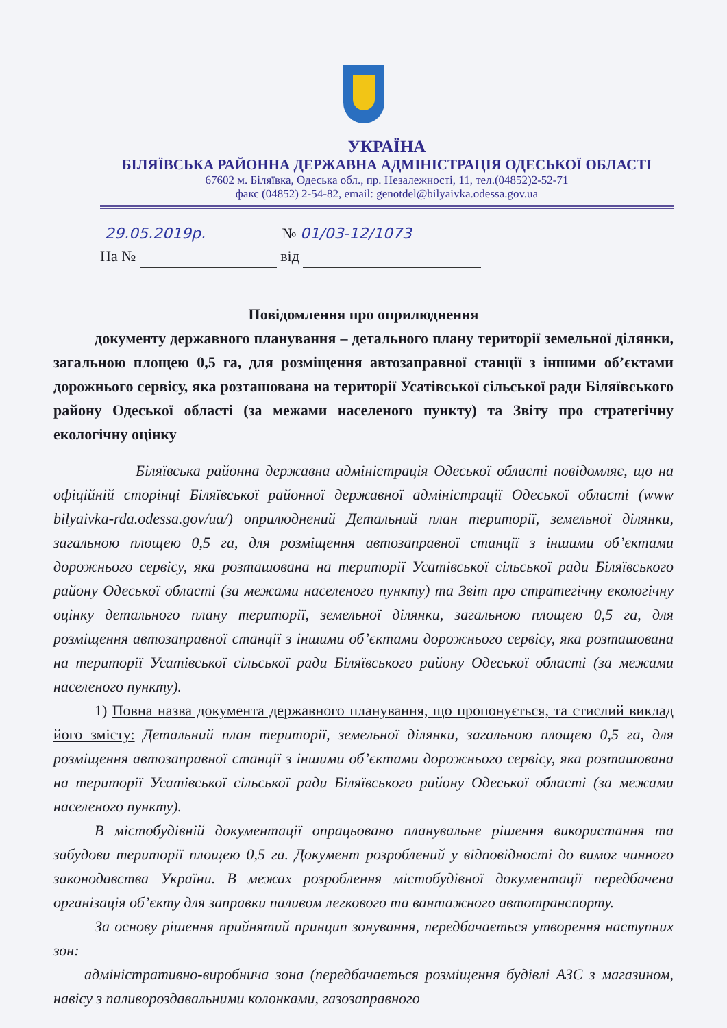УКРАЇНА
БІЛЯЇВСЬКА РАЙОННА ДЕРЖАВНА АДМІНІСТРАЦІЯ ОДЕСЬКОЇ ОБЛАСТІ
67602 м. Біляївка, Одеська обл., пр. Незалежності, 11, тел.(04852)2-52-71
факс (04852) 2-54-82, email: genotdel@bilyaivka.odessa.gov.ua
29.05.2019р. № 01/03-12/1073
На № від
Повідомлення про оприлюднення
документу державного планування – детального плану території земельної ділянки, загальною площею 0,5 га, для розміщення автозаправної станції з іншими об’єктами дорожнього сервісу, яка розташована на території Усатівської сільської ради Біляївського району Одеської області (за межами населеного пункту) та Звіту про стратегічну екологічну оцінку
Біляївська районна державна адміністрація Одеської області повідомляє, що на офіційній сторінці Біляївської районної державної адміністрації Одеської області (www bilyaivka-rda.odessa.gov/ua/) оприлюднений Детальний план території, земельної ділянки, загальною площею 0,5 га, для розміщення автозаправної станції з іншими об’єктами дорожнього сервісу, яка розташована на території Усатівської сільської ради Біляївського району Одеської області (за межами населеного пункту) та Звіт про стратегічну екологічну оцінку детального плану території, земельної ділянки, загальною площею 0,5 га, для розміщення автозаправної станції з іншими об’єктами дорожнього сервісу, яка розташована на території Усатівської сільської ради Біляївського району Одеської області (за межами населеного пункту).
1) Повна назва документа державного планування, що пропонується, та стислий виклад його змісту: Детальний план території, земельної ділянки, загальною площею 0,5 га, для розміщення автозаправної станції з іншими об’єктами дорожнього сервісу, яка розташована на території Усатівської сільської ради Біляївського району Одеської області (за межами населеного пункту).
В містобудівній документації опрацьовано планувальне рішення використання та забудови території площею 0,5 га. Документ розроблений у відповідності до вимог чинного законодавства України. В межах розроблення містобудівної документації передбачена організація об’єкту для заправки паливом легкового та вантажного автотранспорту.
За основу рішення прийнятий принцип зонування, передбачається утворення наступних зон:
адміністративно-виробнича зона (передбачається розміщення будівлі АЗС з магазином, навісу з паливороздавальними колонками, газозаправного